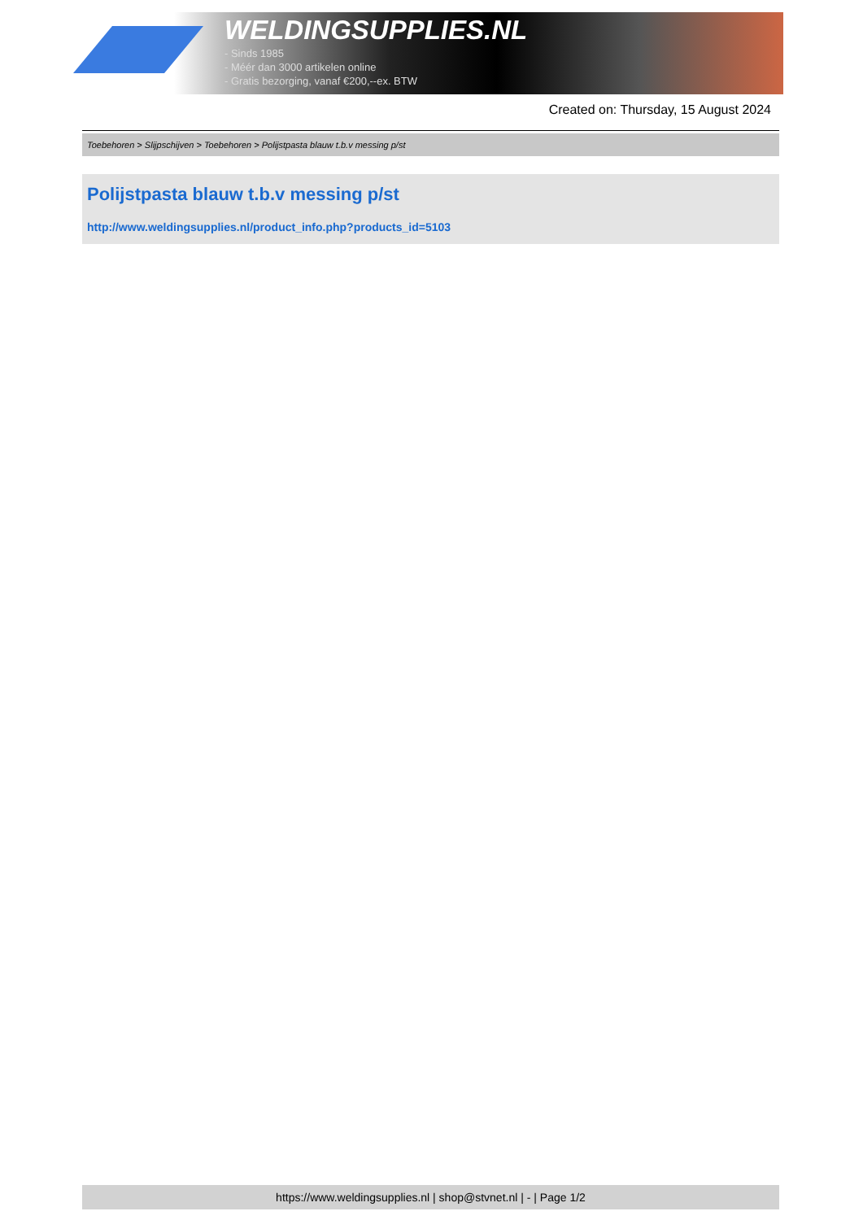WELDINGSUPPLIES.NL
- Sinds 1985
- Méér dan 3000 artikelen online
- Gratis bezorging, vanaf €200,--ex. BTW
Created on: Thursday, 15 August 2024
Toebehoren > Slijpschijven > Toebehoren > Polijstpasta blauw t.b.v messing p/st
Polijstpasta blauw t.b.v messing p/st
http://www.weldingsupplies.nl/product_info.php?products_id=5103
https://www.weldingsupplies.nl | shop@stvnet.nl | - | Page 1/2